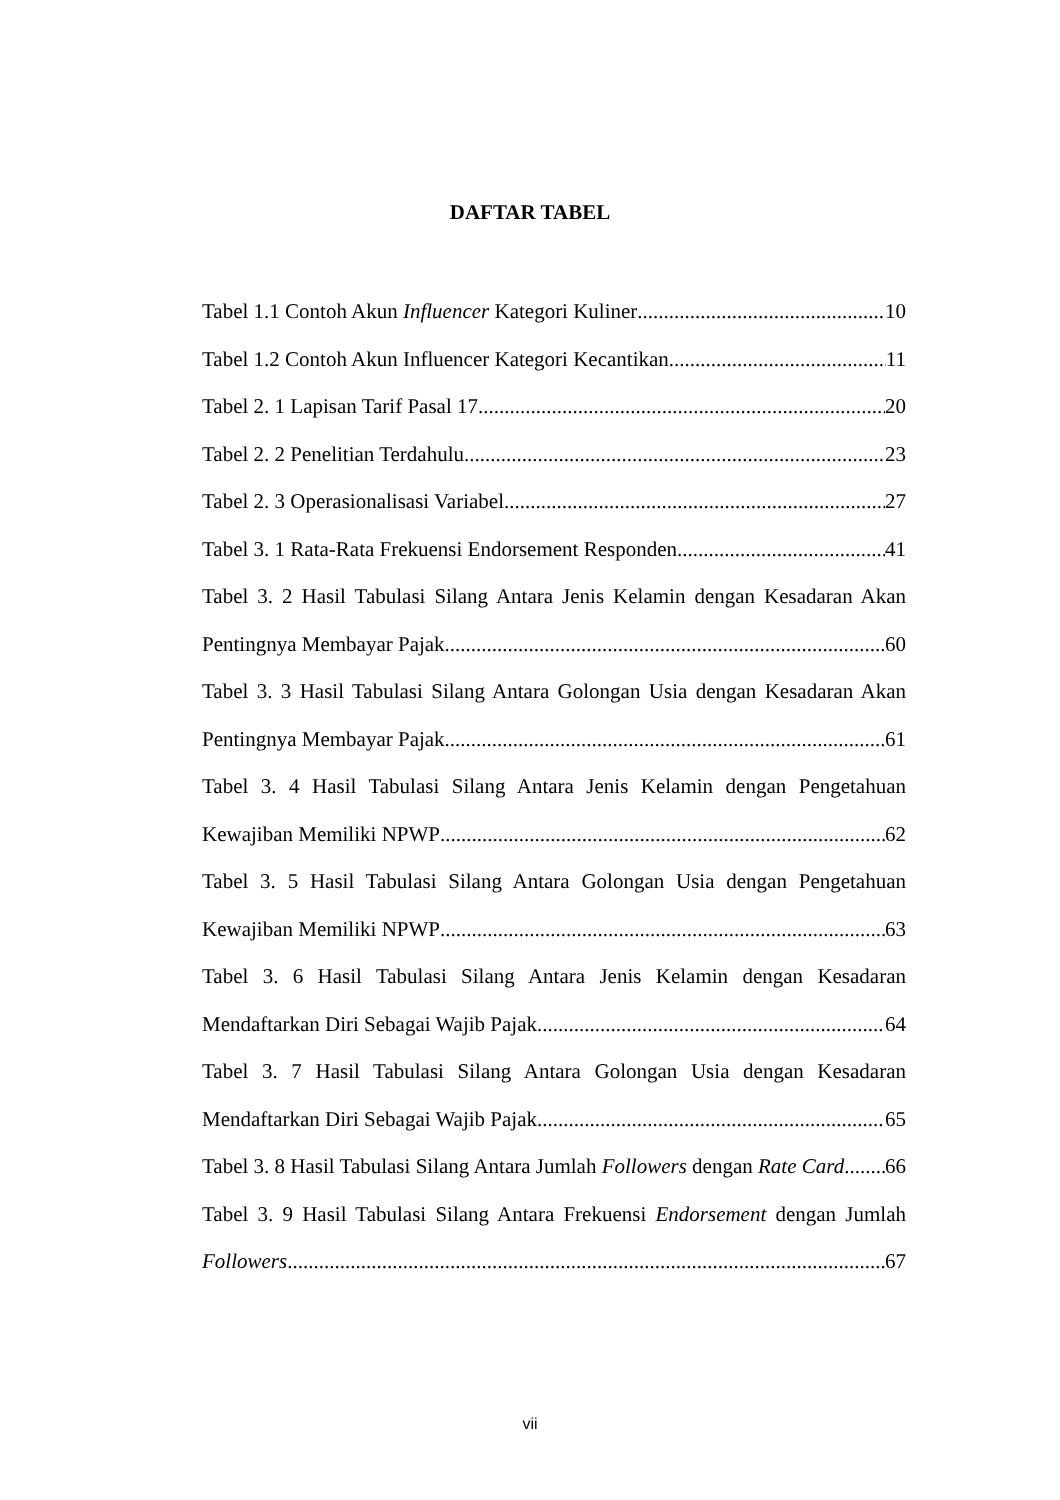DAFTAR TABEL
Tabel 1.1 Contoh Akun Influencer Kategori Kuliner 10
Tabel 1.2 Contoh Akun Influencer Kategori Kecantikan 11
Tabel 2. 1 Lapisan Tarif Pasal 17 20
Tabel 2. 2 Penelitian Terdahulu 23
Tabel 2. 3 Operasionalisasi Variabel 27
Tabel 3. 1 Rata-Rata Frekuensi Endorsement Responden 41
Tabel 3. 2 Hasil Tabulasi Silang Antara Jenis Kelamin dengan Kesadaran Akan
Pentingnya Membayar Pajak 60
Tabel 3. 3 Hasil Tabulasi Silang Antara Golongan Usia dengan Kesadaran Akan
Pentingnya Membayar Pajak 61
Tabel 3. 4 Hasil Tabulasi Silang Antara Jenis Kelamin dengan Pengetahuan
Kewajiban Memiliki NPWP 62
Tabel 3. 5 Hasil Tabulasi Silang Antara Golongan Usia dengan Pengetahuan
Kewajiban Memiliki NPWP 63
Tabel 3. 6 Hasil Tabulasi Silang Antara Jenis Kelamin dengan Kesadaran
Mendaftarkan Diri Sebagai Wajib Pajak 64
Tabel 3. 7 Hasil Tabulasi Silang Antara Golongan Usia dengan Kesadaran
Mendaftarkan Diri Sebagai Wajib Pajak 65
Tabel 3. 8 Hasil Tabulasi Silang Antara Jumlah Followers dengan Rate Card 66
Tabel 3. 9 Hasil Tabulasi Silang Antara Frekuensi Endorsement dengan Jumlah
Followers 67
vii